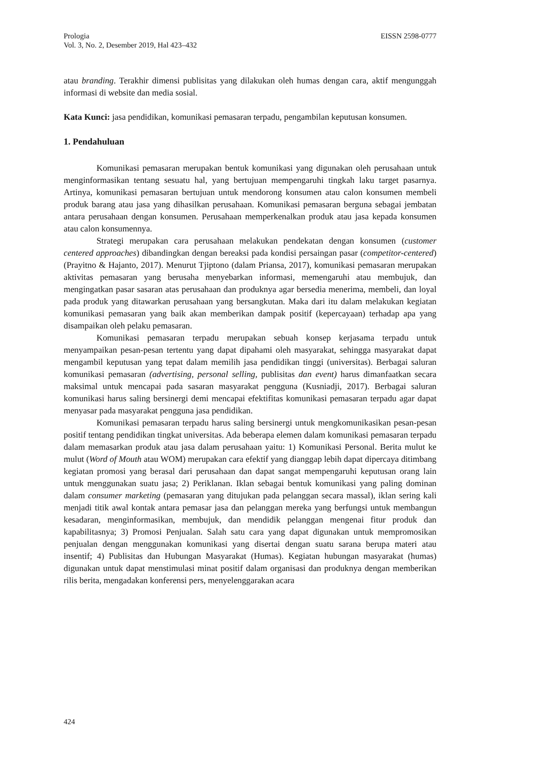Prologia EISSN 2598-0777
Vol. 3, No. 2, Desember 2019, Hal 423–432
atau branding. Terakhir dimensi publisitas yang dilakukan oleh humas dengan cara, aktif mengunggah informasi di website dan media sosial.
Kata Kunci: jasa pendidikan, komunikasi pemasaran terpadu, pengambilan keputusan konsumen.
1. Pendahuluan
Komunikasi pemasaran merupakan bentuk komunikasi yang digunakan oleh perusahaan untuk menginformasikan tentang sesuatu hal, yang bertujuan mempengaruhi tingkah laku target pasarnya. Artinya, komunikasi pemasaran bertujuan untuk mendorong konsumen atau calon konsumen membeli produk barang atau jasa yang dihasilkan perusahaan. Komunikasi pemasaran berguna sebagai jembatan antara perusahaan dengan konsumen. Perusahaan memperkenalkan produk atau jasa kepada konsumen atau calon konsumennya.
Strategi merupakan cara perusahaan melakukan pendekatan dengan konsumen (customer centered approaches) dibandingkan dengan bereaksi pada kondisi persaingan pasar (competitor-centered) (Prayitno & Hajanto, 2017). Menurut Tjiptono (dalam Priansa, 2017), komunikasi pemasaran merupakan aktivitas pemasaran yang berusaha menyebarkan informasi, memengaruhi atau membujuk, dan mengingatkan pasar sasaran atas perusahaan dan produknya agar bersedia menerima, membeli, dan loyal pada produk yang ditawarkan perusahaan yang bersangkutan. Maka dari itu dalam melakukan kegiatan komunikasi pemasaran yang baik akan memberikan dampak positif (kepercayaan) terhadap apa yang disampaikan oleh pelaku pemasaran.
Komunikasi pemasaran terpadu merupakan sebuah konsep kerjasama terpadu untuk menyampaikan pesan-pesan tertentu yang dapat dipahami oleh masyarakat, sehingga masyarakat dapat mengambil keputusan yang tepat dalam memilih jasa pendidikan tinggi (universitas). Berbagai saluran komunikasi pemasaran (advertising, personal selling, publisitas dan event) harus dimanfaatkan secara maksimal untuk mencapai pada sasaran masyarakat pengguna (Kusniadji, 2017). Berbagai saluran komunikasi harus saling bersinergi demi mencapai efektifitas komunikasi pemasaran terpadu agar dapat menyasar pada masyarakat pengguna jasa pendidikan.
Komunikasi pemasaran terpadu harus saling bersinergi untuk mengkomunikasikan pesan-pesan positif tentang pendidikan tingkat universitas. Ada beberapa elemen dalam komunikasi pemasaran terpadu dalam memasarkan produk atau jasa dalam perusahaan yaitu: 1) Komunikasi Personal. Berita mulut ke mulut (Word of Mouth atau WOM) merupakan cara efektif yang dianggap lebih dapat dipercaya ditimbang kegiatan promosi yang berasal dari perusahaan dan dapat sangat mempengaruhi keputusan orang lain untuk menggunakan suatu jasa; 2) Periklanan. Iklan sebagai bentuk komunikasi yang paling dominan dalam consumer marketing (pemasaran yang ditujukan pada pelanggan secara massal), iklan sering kali menjadi titik awal kontak antara pemasar jasa dan pelanggan mereka yang berfungsi untuk membangun kesadaran, menginformasikan, membujuk, dan mendidik pelanggan mengenai fitur produk dan kapabilitasnya; 3) Promosi Penjualan. Salah satu cara yang dapat digunakan untuk mempromosikan penjualan dengan menggunakan komunikasi yang disertai dengan suatu sarana berupa materi atau insentif; 4) Publisitas dan Hubungan Masyarakat (Humas). Kegiatan hubungan masyarakat (humas) digunakan untuk dapat menstimulasi minat positif dalam organisasi dan produknya dengan memberikan rilis berita, mengadakan konferensi pers, menyelenggarakan acara
424